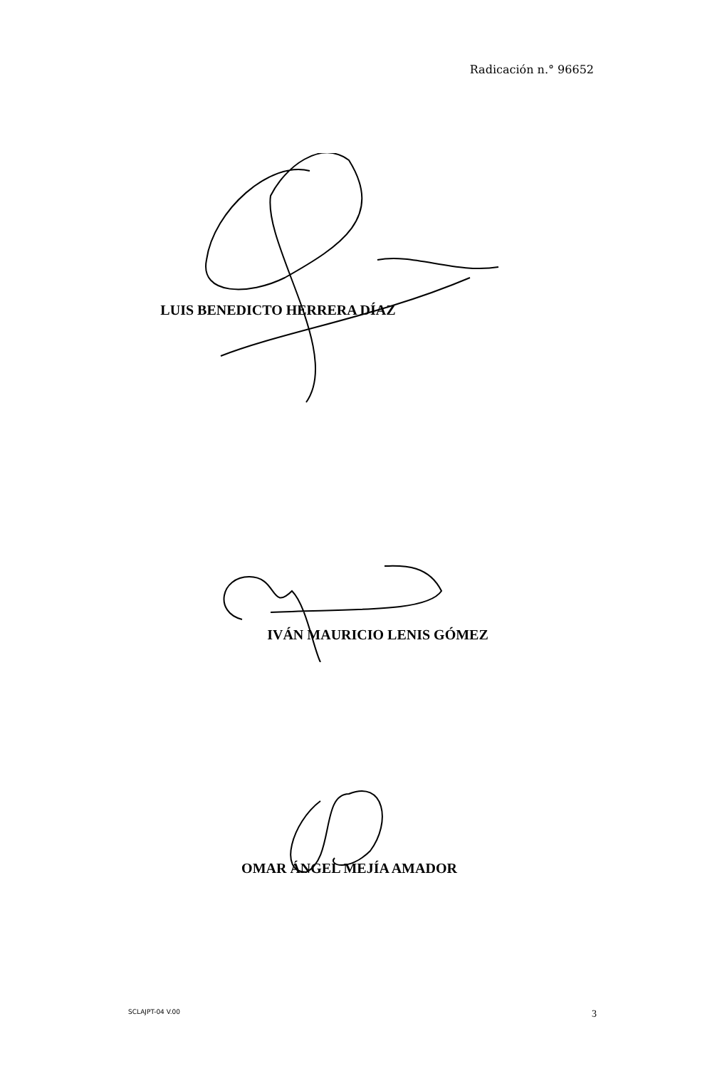Radicación n.° 96652
LUIS BENEDICTO HERRERA DÍAZ
IVÁN MAURICIO LENIS GÓMEZ
OMAR ÁNGEL MEJÍA AMADOR
SCLAJPT-04 V.00 3